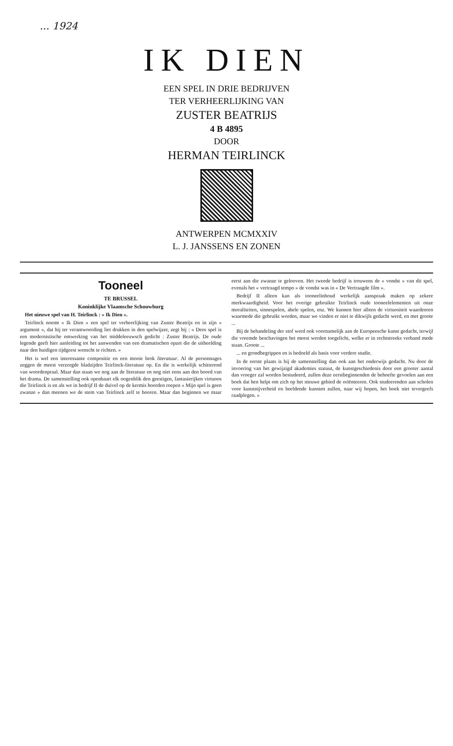... 1924
IK DIEN
EEN SPEL IN DRIE BEDRIJVEN
TER VERHEERLIJKING VAN
ZUSTER BEATRIJS
4 B 4895
DOOR
HERMAN TEIRLINCK
ANTWERPEN MCMXXIV
L. J. JANSSENS EN ZONEN
Tooneel
TE BRUSSEL
Koninklijke Vlaamsche Schouwburg
Het nieuwe spel van H. Teirlinck : « Ik Dien ».
Teirlinck noemt « Ik Dien » een spel ter verheerlijking van Zuster Beatrijs en in zijn « argument », dat hij ter verantwoording liet drukken in den spelwijzer, zegt hij : « Dees spel is een modernistische omwerking van het middeleeuwsch gedicht : Zuster Beatrijs. De oude legende geeft hier aanleiding tot het aanwenden van een dramatischen opzet die de uitbeelding naar den huidigen tijdgeest wenscht te richten. »
Het is wel een interessante compositie en een mooie brok literatuur. Al de personnages zeggen de meest verzorgde bladzijden Teirlinck-literatuur op. En die is werkelijk schitterend van woordenpraal. Maar dan staan we nog aan de literatuur en nog niet eens aan den boord van het drama. De samenstelling ook openbaart elk oogenblik den geestigen, fantasierijken virtuoos die Teirlinck is en als we in bedrijf II de duivel op de kermis hoorden roepen « Mijn spel is geen zwanze » dan meenen we de stem van Teirlinck zelf te hooren. Maar dan beginnen we maar eerst aan die zwanze te gelooven. Het tweede bedrijf is trouwens de « vondst » van dit spel, evenals het « vertraagd tempo » de vondst was in « De Vertraagde film ».
Bedrijf II alleen kan als tooneelinhoud werkelijk aanspraak maken op zekere merkwaardigheid. Voor het overige gebruikte Teirlinck oude tooneelelementen uit onze moraliteiten, sinnespelen, abele spelen, enz. We kunnen hier alleen de virtuositeit waardeeren waarmede die gebruikt worden, maar we vinden er niet te dikwijls gedacht werd, en met groote ...
Bij de behandeling der stof werd ook voornamelijk aan de Europeesche kunst gedacht, terwijl die vreemde beschavingen het meest werden toegelicht, welke er in rechtstreeks verband mede staan. Groote ...
... en grondbegrippen en is bedoeld als basis voor verdere studie.
In de eerste plaats is bij de samenstelling dan ook aan het onderwijs gedacht. Nu door de invoering van het gewijzigd akademies statuut, de kunstgeschiedenis door een grooter aantal dan vroeger zal worden bestudeerd, zullen deze eerstbeginnenden de behoefte gevoelen aan een boek dat hen helpt om zich op het nieuwe gebied de oriënteeren. Ook studeerenden aan scholen voor kunstnijverheid en beeldende kunsten zullen, naar wij hopen, het boek niet tevergeefs raadplegen. »